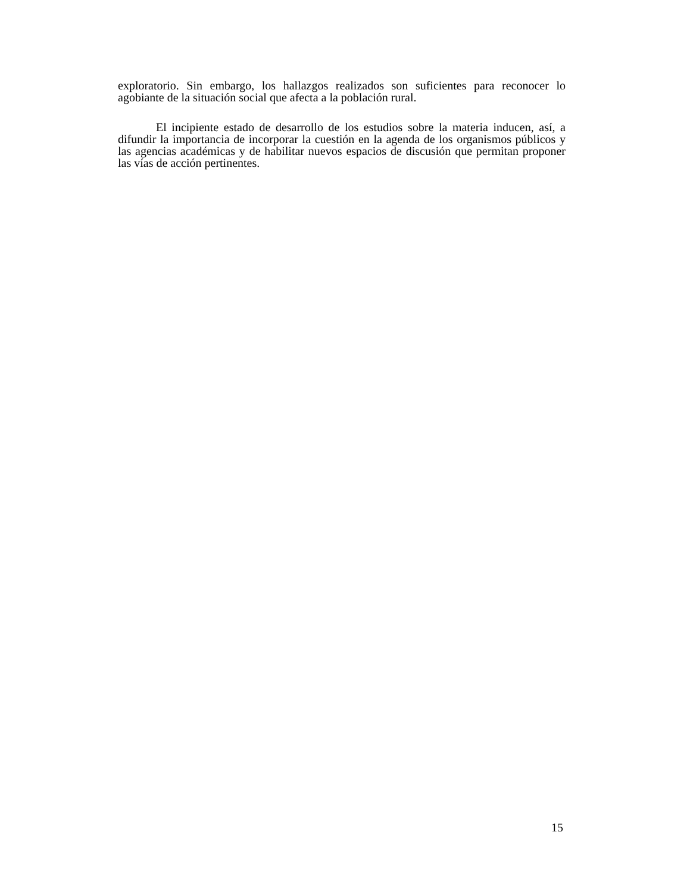exploratorio. Sin embargo, los hallazgos realizados son suficientes para reconocer lo agobiante de la situación social que afecta a la población rural.
El incipiente estado de desarrollo de los estudios sobre la materia inducen, así, a difundir la importancia de incorporar la cuestión en la agenda de los organismos públicos y las agencias académicas y de habilitar nuevos espacios de discusión que permitan proponer las vías de acción pertinentes.
15